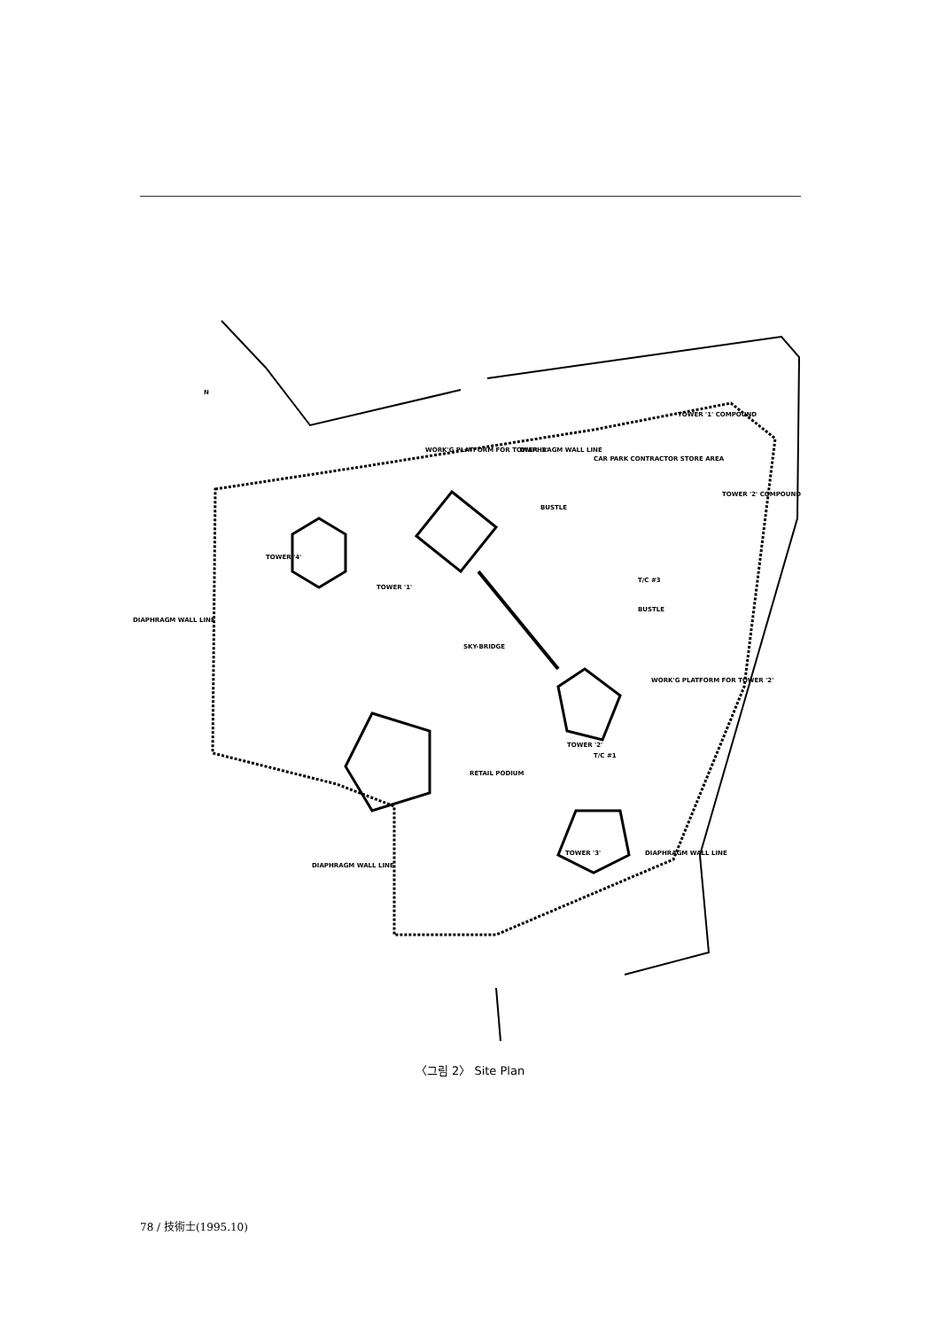TOWER '4'
TOWER '1'
SKY-BRIDGE
TOWER '2'
RETAIL PODIUM
TOWER '3'
DIAPHRAGM WALL LINE
DIAPHRAGM WALL LINE
DIAPHRAGM WALL LINE
DIAPHRAGM WALL LINE
WORK'G PLATFORM FOR TOWER '1'
BUSTLE
BUSTLE
T/C #3
T/C #1
WORK'G PLATFORM FOR TOWER '2'
TOWER '1' COMPOUND
TOWER '2' COMPOUND
CAR PARK CONTRACTOR STORE AREA
N
〈그림 2〉 Site Plan
78 / 技術士(1995.10)